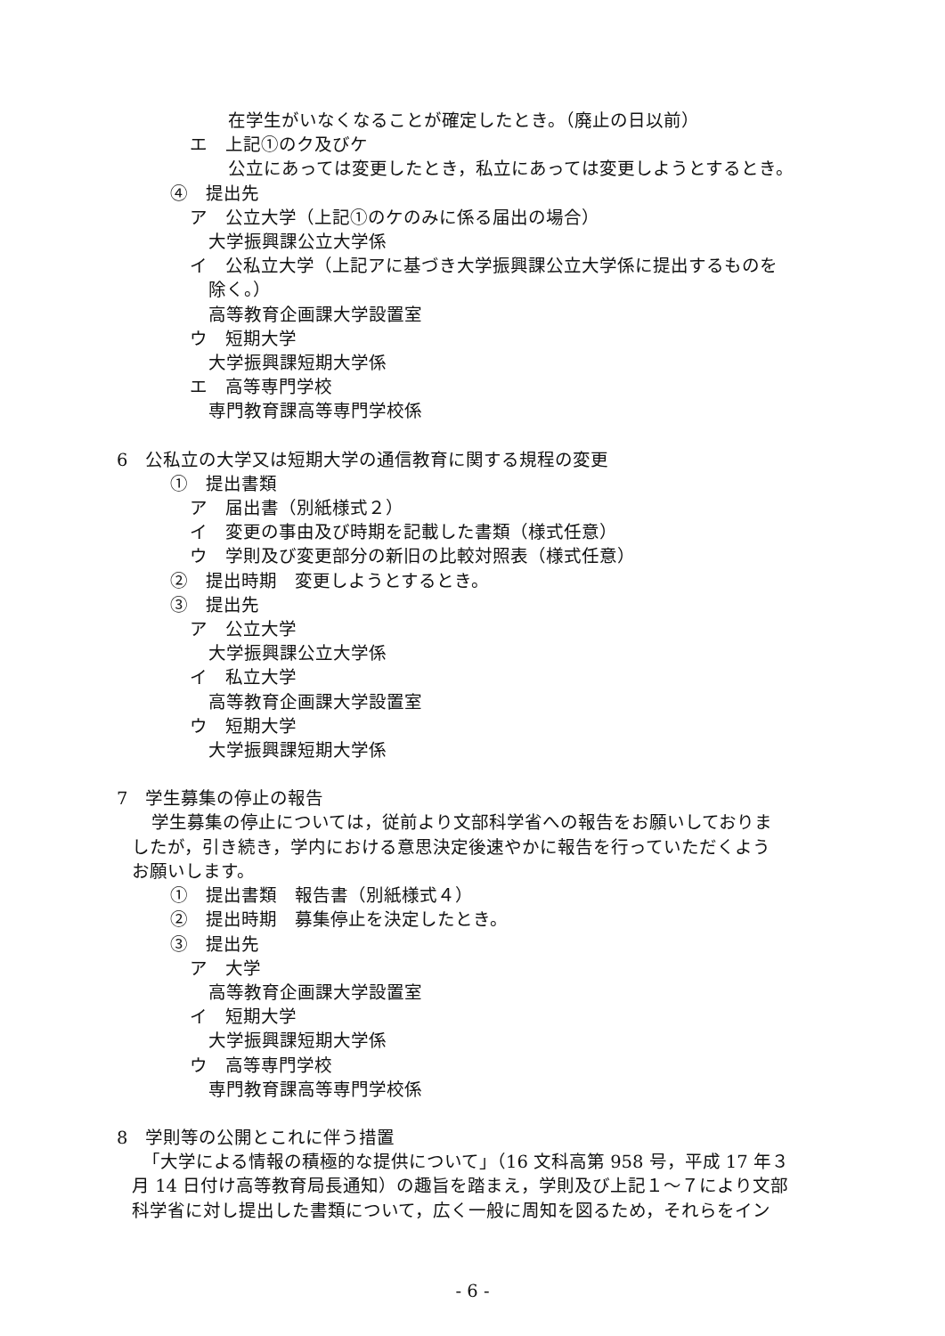在学生がいなくなることが確定したとき。（廃止の日以前）
エ　上記①のク及びケ
公立にあっては変更したとき，私立にあっては変更しようとするとき。
④　提出先
ア　公立大学（上記①のケのみに係る届出の場合）
大学振興課公立大学係
イ　公私立大学（上記アに基づき大学振興課公立大学係に提出するものを
除く。）
高等教育企画課大学設置室
ウ　短期大学
大学振興課短期大学係
エ　高等専門学校
専門教育課高等専門学校係
6　公私立の大学又は短期大学の通信教育に関する規程の変更
①　提出書類
ア　届出書（別紙様式２）
イ　変更の事由及び時期を記載した書類（様式任意）
ウ　学則及び変更部分の新旧の比較対照表（様式任意）
②　提出時期　変更しようとするとき。
③　提出先
ア　公立大学
大学振興課公立大学係
イ　私立大学
高等教育企画課大学設置室
ウ　短期大学
大学振興課短期大学係
7　学生募集の停止の報告
学生募集の停止については，従前より文部科学省への報告をお願いしておりま
したが，引き続き，学内における意思決定後速やかに報告を行っていただくよう
お願いします。
①　提出書類　報告書（別紙様式４）
②　提出時期　募集停止を決定したとき。
③　提出先
ア　大学
高等教育企画課大学設置室
イ　短期大学
大学振興課短期大学係
ウ　高等専門学校
専門教育課高等専門学校係
8　学則等の公開とこれに伴う措置
「大学による情報の積極的な提供について」（16 文科高第 958 号，平成 17 年３
月 14 日付け高等教育局長通知）の趣旨を踏まえ，学則及び上記１～７により文部
科学省に対し提出した書類について，広く一般に周知を図るため，それらをイン
- 6 -